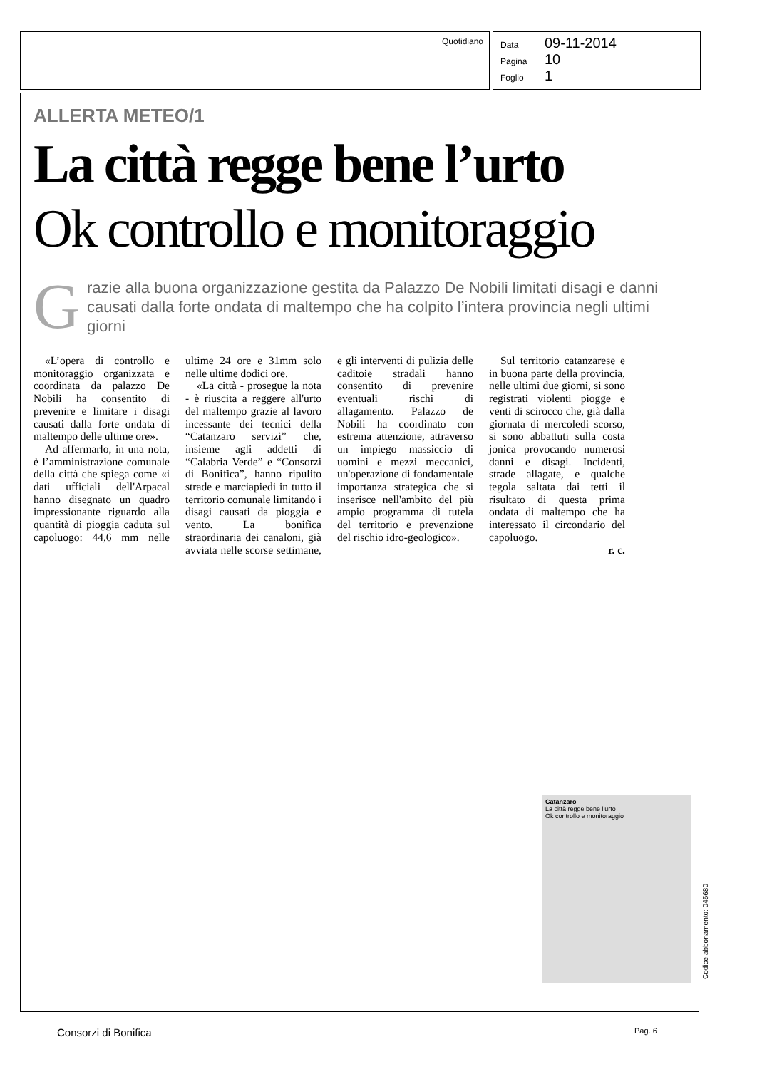Quotidiano
Data 09-11-2014
Pagina 10
Foglio 1
ALLERTA METEO/1
La città regge bene l’urto
Ok controllo e monitoraggio
G
razie alla buona organizzazione gestita da Palazzo De Nobili limitati disagi e danni causati dalla forte ondata di maltempo che ha colpito l’intera provincia negli ultimi giorni
«L’opera di controllo e monitoraggio organizzata e coordinata da palazzo De Nobili ha consentito di prevenire e limitare i disagi causati dalla forte ondata di maltempo delle ultime ore».
Ad affermarlo, in una nota, è l’amministrazione comunale della città che spiega come «i dati ufficiali dell'Arpacal hanno disegnato un quadro impressionante riguardo alla quantità di pioggia caduta sul capoluogo: 44,6 mm nelle ultime 24 ore e 31mm solo nelle ultime dodici ore.
«La città - prosegue la nota - è riuscita a reggere all'urto del maltempo grazie al lavoro incessante dei tecnici della “Catanzaro servizi” che, insieme agli addetti di “Calabria Verde” e “Consorzi di Bonifica”, hanno ripulito strade e marciapiedi in tutto il territorio comunale limitando i disagi causati da pioggia e vento. La bonifica straordinaria dei canaloni, già avviata nelle scorse settimane, e gli interventi di pulizia delle caditoie stradali hanno consentito di prevenire eventuali rischi di allagamento. Palazzo de Nobili ha coordinato con estrema attenzione, attraverso un impiego massiccio di uomini e mezzi meccanici, un'operazione di fondamentale importanza strategica che si inserisce nell'ambito del più ampio programma di tutela del territorio e prevenzione del rischio idro-geologico».
Sul territorio catanzarese e in buona parte della provincia, nelle ultimi due giorni, si sono registrati violenti piogge e venti di scirocco che, già dalla giornata di mercoledì scorso, si sono abbattuti sulla costa jonica provocando numerosi danni e disagi. Incidenti, strade allagate, e qualche tegola saltata dai tetti il risultato di questa prima ondata di maltempo che ha interessato il circondario del capoluogo.
r. c.
Catanzaro
La città regge bene l'urto
Ok controllo e monitoraggio
Codice abbonamento: 045680
Consorzi di Bonifica Pag. 6